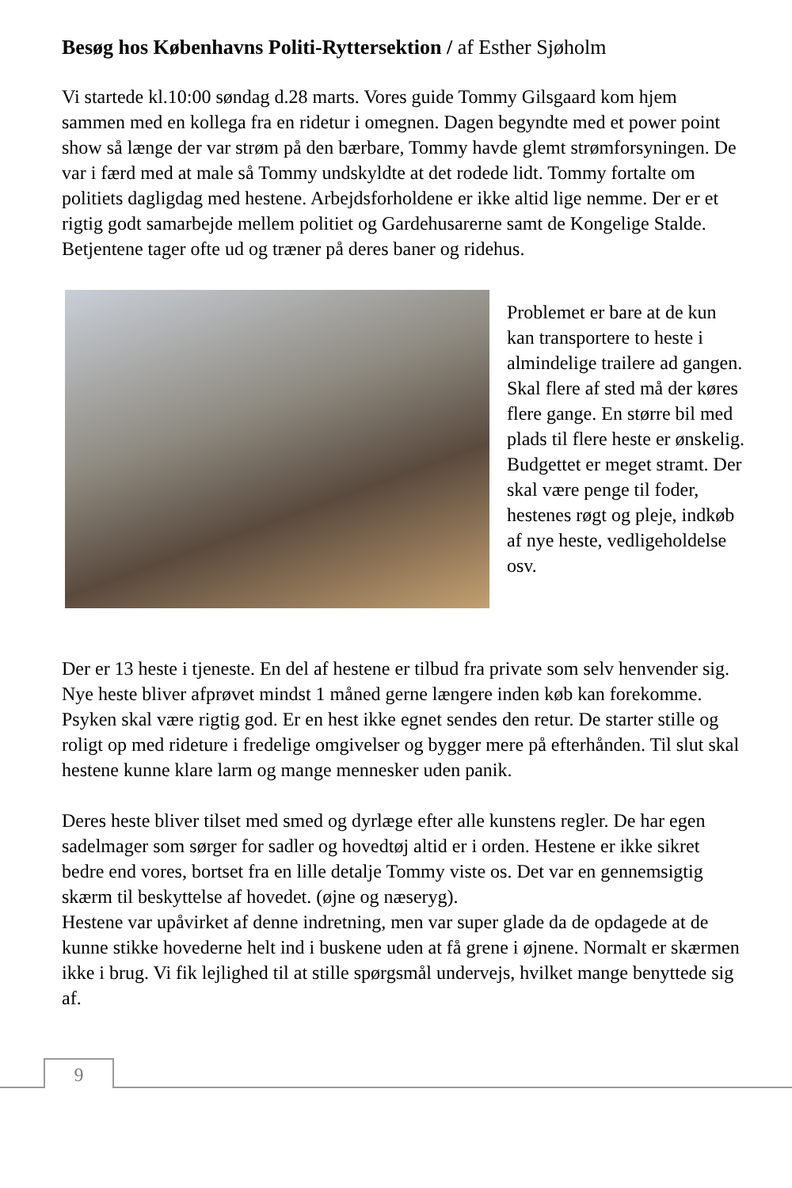Besøg hos Københavns Politi-Ryttersektion / af Esther Sjøholm
Vi startede kl.10:00 søndag d.28 marts. Vores guide Tommy Gilsgaard kom hjem sammen med en kollega fra en ridetur i omegnen. Dagen begyndte med et power point show så længe der var strøm på den bærbare, Tommy havde glemt strømforsyningen. De var i færd med at male så Tommy undskyldte at det rodede lidt. Tommy fortalte om politiets dagligdag med hestene. Arbejdsforholdene er ikke altid lige nemme. Der er et rigtig godt samarbejde mellem politiet og Gardehusarerne samt de Kongelige Stalde. Betjentene tager ofte ud og træner på deres baner og ridehus.
Problemet er bare at de kun kan transportere to heste i almindelige trailere ad gangen.
Skal flere af sted må der køres flere gange. En større bil med plads til flere heste er ønskelig. Budgettet er meget stramt. Der skal være penge til foder, hestenes røgt og pleje, indkøb af nye heste, vedligeholdelse osv.
Der er 13 heste i tjeneste. En del af hestene er tilbud fra private som selv henvender sig. Nye heste bliver afprøvet mindst 1 måned gerne længere inden køb kan forekomme. Psyken skal være rigtig god. Er en hest ikke egnet sendes den retur. De starter stille og roligt op med rideture i fredelige omgivelser og bygger mere på efterhånden. Til slut skal hestene kunne klare larm og mange mennesker uden panik.
Deres heste bliver tilset med smed og dyrlæge efter alle kunstens regler. De har egen sadelmager som sørger for sadler og hovedtøj altid er i orden. Hestene er ikke sikret bedre end vores, bortset fra en lille detalje Tommy viste os. Det var en gennemsigtig skærm til beskyttelse af hovedet. (øjne og næseryg).
Hestene var upåvirket af denne indretning, men var super glade da de opdagede at de kunne stikke hovederne helt ind i buskene uden at få grene i øjnene. Normalt er skærmen ikke i brug. Vi fik lejlighed til at stille spørgsmål undervejs, hvilket mange benyttede sig af.
9